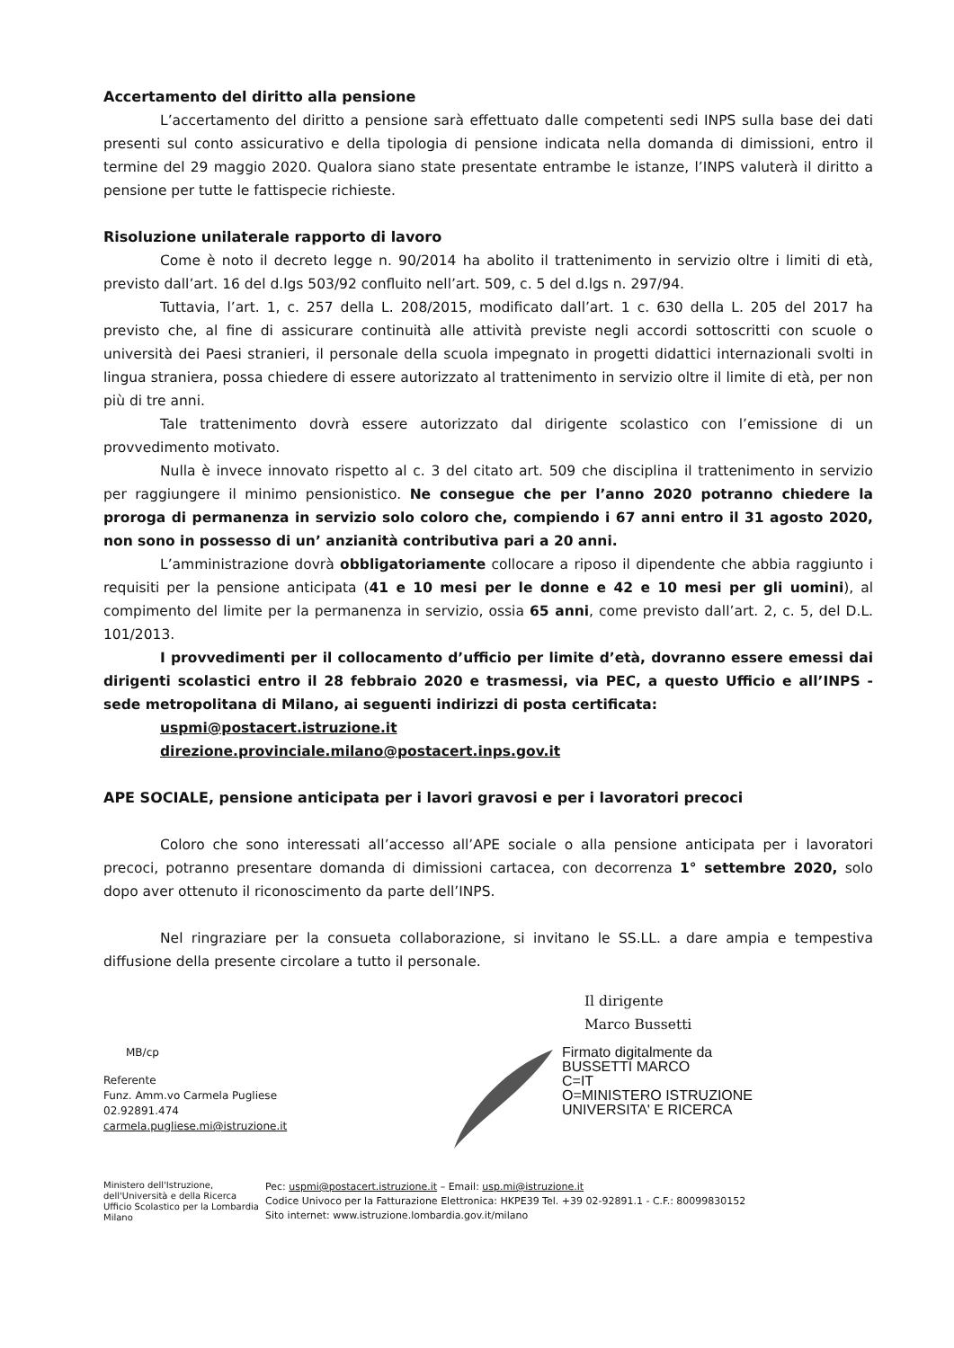Accertamento del diritto alla pensione
L’accertamento del diritto a pensione sarà effettuato dalle competenti sedi INPS sulla base dei dati presenti sul conto assicurativo e della tipologia di pensione indicata nella domanda di dimissioni, entro il termine del 29 maggio 2020. Qualora siano state presentate entrambe le istanze, l’INPS valuterà il diritto a pensione per tutte le fattispecie richieste.
Risoluzione unilaterale rapporto di lavoro
Come è noto il decreto legge n. 90/2014 ha abolito il trattenimento in servizio oltre i limiti di età, previsto dall’art. 16 del d.lgs 503/92 confluito nell’art. 509, c. 5 del d.lgs n. 297/94.
Tuttavia, l’art. 1, c. 257 della L. 208/2015, modificato dall’art. 1 c. 630 della L. 205 del 2017 ha previsto che, al fine di assicurare continuità alle attività previste negli accordi sottoscritti con scuole o università dei Paesi stranieri, il personale della scuola impegnato in progetti didattici internazionali svolti in lingua straniera, possa chiedere di essere autorizzato al trattenimento in servizio oltre il limite di età, per non più di tre anni.
Tale trattenimento dovrà essere autorizzato dal dirigente scolastico con l’emissione di un provvedimento motivato.
Nulla è invece innovato rispetto al c. 3 del citato art. 509 che disciplina il trattenimento in servizio per raggiungere il minimo pensionistico. Ne consegue che per l’anno 2020 potranno chiedere la proroga di permanenza in servizio solo coloro che, compiendo i 67 anni entro il 31 agosto 2020, non sono in possesso di un’ anzianità contributiva pari a 20 anni.
L’amministrazione dovrà obbligatoriamente collocare a riposo il dipendente che abbia raggiunto i requisiti per la pensione anticipata (41 e 10 mesi per le donne e 42 e 10 mesi per gli uomini), al compimento del limite per la permanenza in servizio, ossia 65 anni, come previsto dall’art. 2, c. 5, del D.L. 101/2013.
I provvedimenti per il collocamento d’ufficio per limite d’età, dovranno essere emessi dai dirigenti scolastici entro il 28 febbraio 2020 e trasmessi, via PEC, a questo Ufficio e all’INPS - sede metropolitana di Milano, ai seguenti indirizzi di posta certificata:
uspmi@postacert.istruzione.it
direzione.provinciale.milano@postacert.inps.gov.it
APE SOCIALE, pensione anticipata per i lavori gravosi e per i lavoratori precoci
Coloro che sono interessati all’accesso all’APE sociale o alla pensione anticipata per i lavoratori precoci, potranno presentare domanda di dimissioni cartacea, con decorrenza 1° settembre 2020, solo dopo aver ottenuto il riconoscimento da parte dell’INPS.
Nel ringraziare per la consueta collaborazione, si invitano le SS.LL. a dare ampia e tempestiva diffusione della presente circolare a tutto il personale.
Il dirigente
Marco Bussetti
MB/cp
Referente
Funz. Amm.vo Carmela Pugliese
02.92891.474
carmela.pugliese.mi@istruzione.it
Firmato digitalmente da
BUSSETTI MARCO
C=IT
O=MINISTERO ISTRUZIONE
UNIVERSITA' E RICERCA
Ministero dell'Istruzione, dell'Università e della Ricerca
Ufficio Scolastico per la Lombardia
Milano
Pec: uspmi@postacert.istruzione.it – Email: usp.mi@istruzione.it
Codice Univoco per la Fatturazione Elettronica: HKPE39 Tel. +39 02-92891.1 - C.F.: 80099830152
Sito internet: www.istruzione.lombardia.gov.it/milano